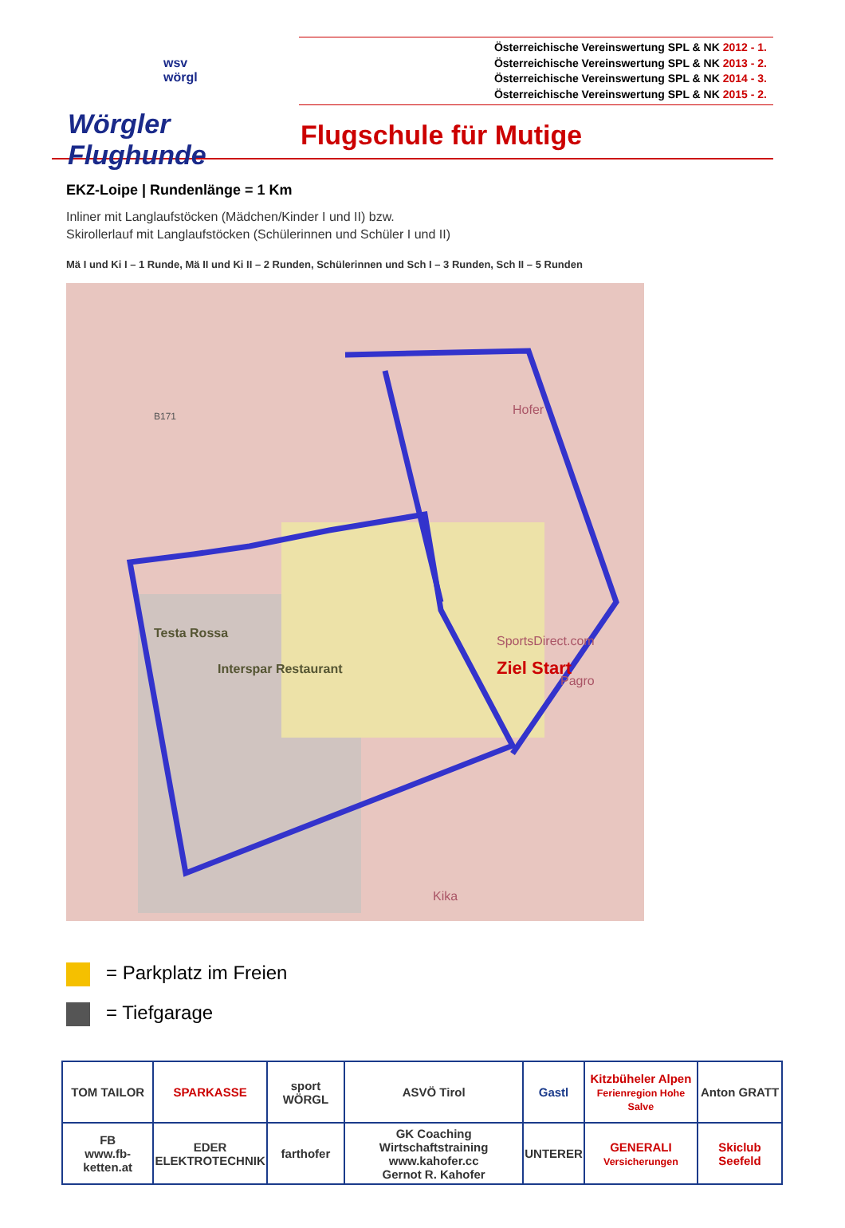wsv
wörgl
Wörgler Flughunde
Österreichische Vereinswertung SPL & NK 2012 - 1.
Österreichische Vereinswertung SPL & NK 2013 - 2.
Österreichische Vereinswertung SPL & NK 2014 - 3.
Österreichische Vereinswertung SPL & NK 2015 - 2.
Flugschule für Mutige
EKZ-Loipe | Rundenlänge = 1 Km
Inliner mit Langlaufstöcken (Mädchen/Kinder I und II) bzw.
Skirollerlauf mit Langlaufstöcken (Schülerinnen und Schüler I und II)
Mä I und Ki I – 1 Runde, Mä II und Ki II – 2 Runden, Schülerinnen und Sch I – 3 Runden, Sch II – 5 Runden
B171 Hofer
Testa Rossa
Interspar Restaurant
SportsDirect.com
Ziel Start
Pagro
Kika
= Parkplatz im Freien
= Tiefgarage
| TOM TAILOR | SPARKASSE | sport WÖRGL | ASVÖ Tirol | Gastl | Kitzbüheler Alpen Ferienregion Hohe Salve | Anton GRATT |
| FB www.fb-ketten.at | EDER ELEKTROTECHNIK | farthofer | GK Coaching Wirtschaftstraining www.kahofer.cc Gernot R. Kahofer | UNTERER | GENERALI Versicherungen | Skiclub Seefeld |